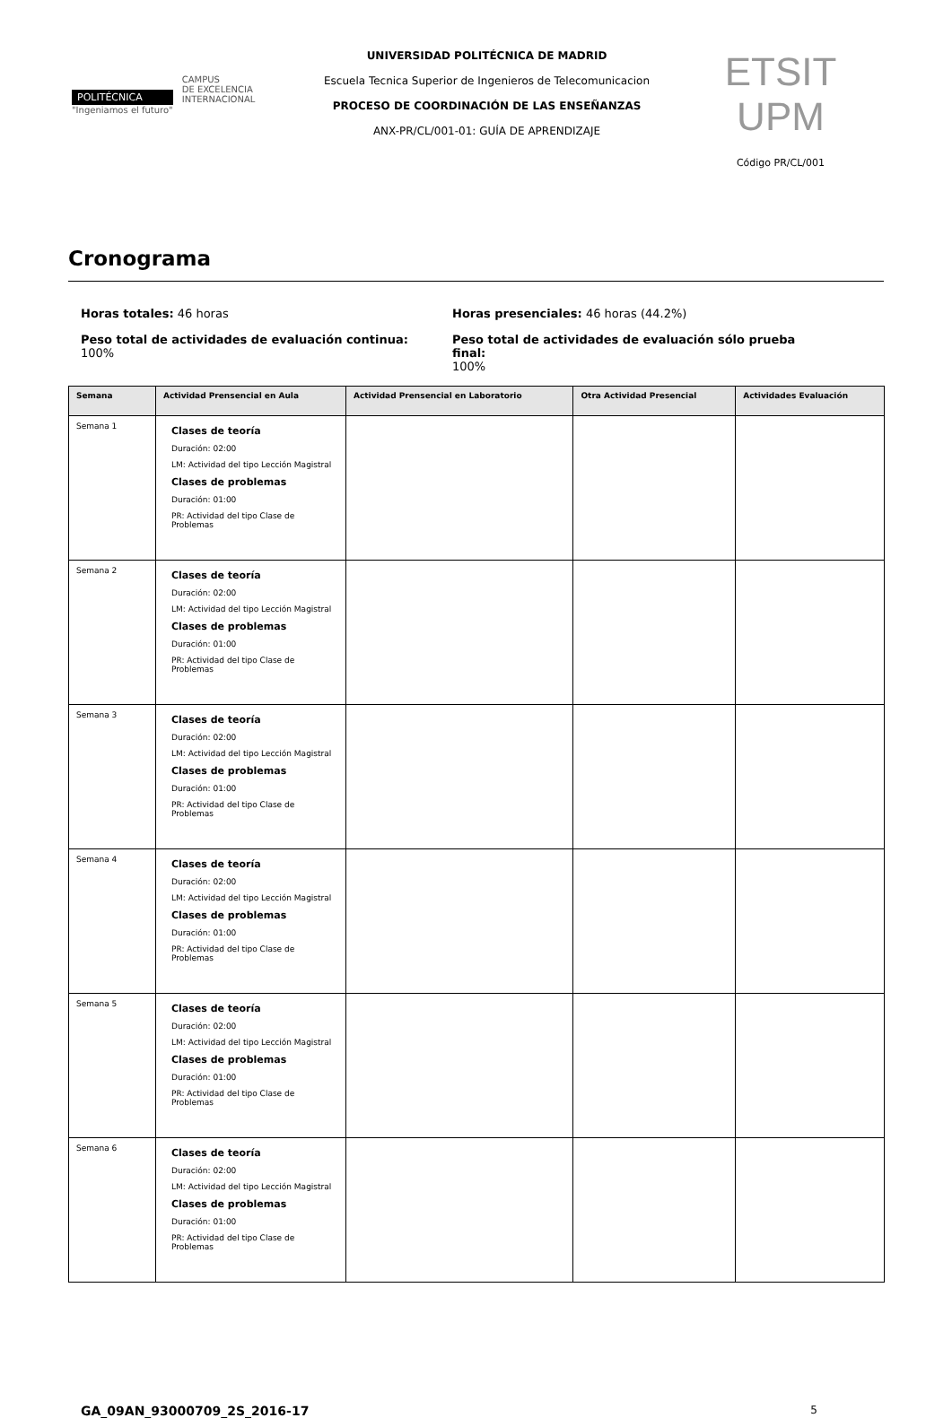POLITÉCNICA
"Ingeniamos el futuro"
CAMPUS
DE EXCELENCIA
INTERNACIONAL
UNIVERSIDAD POLITÉCNICA DE MADRID
Escuela Tecnica Superior de Ingenieros de Telecomunicacion
PROCESO DE COORDINACIÓN DE LAS ENSEÑANZAS
ANX-PR/CL/001-01: GUÍA DE APRENDIZAJE
ETSIT UPM
Código PR/CL/001
Cronograma
Horas totales: 46 horas
Peso total de actividades de evaluación continua:
100%
Horas presenciales: 46 horas (44.2%)
Peso total de actividades de evaluación sólo prueba final:
100%
| Semana | Actividad Prensencial en Aula | Actividad Prensencial en Laboratorio | Otra Actividad Presencial | Actividades Evaluación |
| --- | --- | --- | --- | --- |
| Semana 1 | Clases de teoría Duración: 02:00 LM: Actividad del tipo Lección Magistral Clases de problemas Duración: 01:00 PR: Actividad del tipo Clase de Problemas | | | |
| Semana 2 | Clases de teoría Duración: 02:00 LM: Actividad del tipo Lección Magistral Clases de problemas Duración: 01:00 PR: Actividad del tipo Clase de Problemas | | | |
| Semana 3 | Clases de teoría Duración: 02:00 LM: Actividad del tipo Lección Magistral Clases de problemas Duración: 01:00 PR: Actividad del tipo Clase de Problemas | | | |
| Semana 4 | Clases de teoría Duración: 02:00 LM: Actividad del tipo Lección Magistral Clases de problemas Duración: 01:00 PR: Actividad del tipo Clase de Problemas | | | |
| Semana 5 | Clases de teoría Duración: 02:00 LM: Actividad del tipo Lección Magistral Clases de problemas Duración: 01:00 PR: Actividad del tipo Clase de Problemas | | | |
| Semana 6 | Clases de teoría Duración: 02:00 LM: Actividad del tipo Lección Magistral Clases de problemas Duración: 01:00 PR: Actividad del tipo Clase de Problemas | | | |
GA_09AN_93000709_2S_2016-17 5